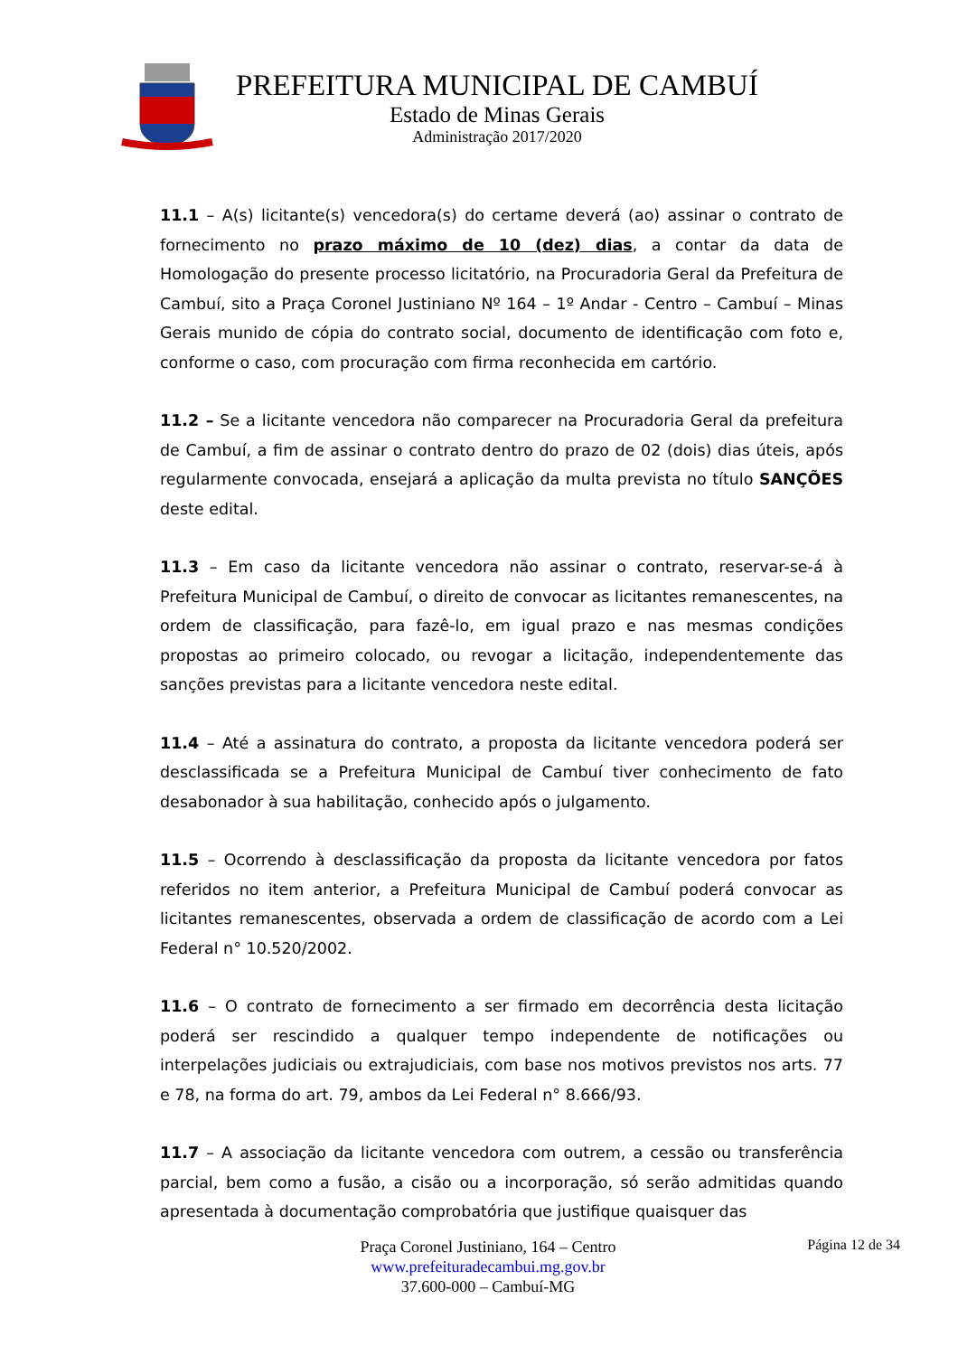PREFEITURA MUNICIPAL DE CAMBUÍ
Estado de Minas Gerais
Administração 2017/2020
11.1 – A(s) licitante(s) vencedora(s) do certame deverá (ao) assinar o contrato de fornecimento no prazo máximo de 10 (dez) dias, a contar da data de Homologação do presente processo licitatório, na Procuradoria Geral da Prefeitura de Cambuí, sito a Praça Coronel Justiniano Nº 164 – 1º Andar - Centro – Cambuí – Minas Gerais munido de cópia do contrato social, documento de identificação com foto e, conforme o caso, com procuração com firma reconhecida em cartório.
11.2 – Se a licitante vencedora não comparecer na Procuradoria Geral da prefeitura de Cambuí, a fim de assinar o contrato dentro do prazo de 02 (dois) dias úteis, após regularmente convocada, ensejará a aplicação da multa prevista no título SANÇÕES deste edital.
11.3 – Em caso da licitante vencedora não assinar o contrato, reservar-se-á à Prefeitura Municipal de Cambuí, o direito de convocar as licitantes remanescentes, na ordem de classificação, para fazê-lo, em igual prazo e nas mesmas condições propostas ao primeiro colocado, ou revogar a licitação, independentemente das sanções previstas para a licitante vencedora neste edital.
11.4 – Até a assinatura do contrato, a proposta da licitante vencedora poderá ser desclassificada se a Prefeitura Municipal de Cambuí tiver conhecimento de fato desabonador à sua habilitação, conhecido após o julgamento.
11.5 – Ocorrendo à desclassificação da proposta da licitante vencedora por fatos referidos no item anterior, a Prefeitura Municipal de Cambuí poderá convocar as licitantes remanescentes, observada a ordem de classificação de acordo com a Lei Federal n° 10.520/2002.
11.6 – O contrato de fornecimento a ser firmado em decorrência desta licitação poderá ser rescindido a qualquer tempo independente de notificações ou interpelações judiciais ou extrajudiciais, com base nos motivos previstos nos arts. 77 e 78, na forma do art. 79, ambos da Lei Federal n° 8.666/93.
11.7 – A associação da licitante vencedora com outrem, a cessão ou transferência parcial, bem como a fusão, a cisão ou a incorporação, só serão admitidas quando apresentada à documentação comprobatória que justifique quaisquer das
Praça Coronel Justiniano, 164 – Centro
www.prefeituradecambui.mg.gov.br
37.600-000 – Cambuí-MG
Página 12 de 34